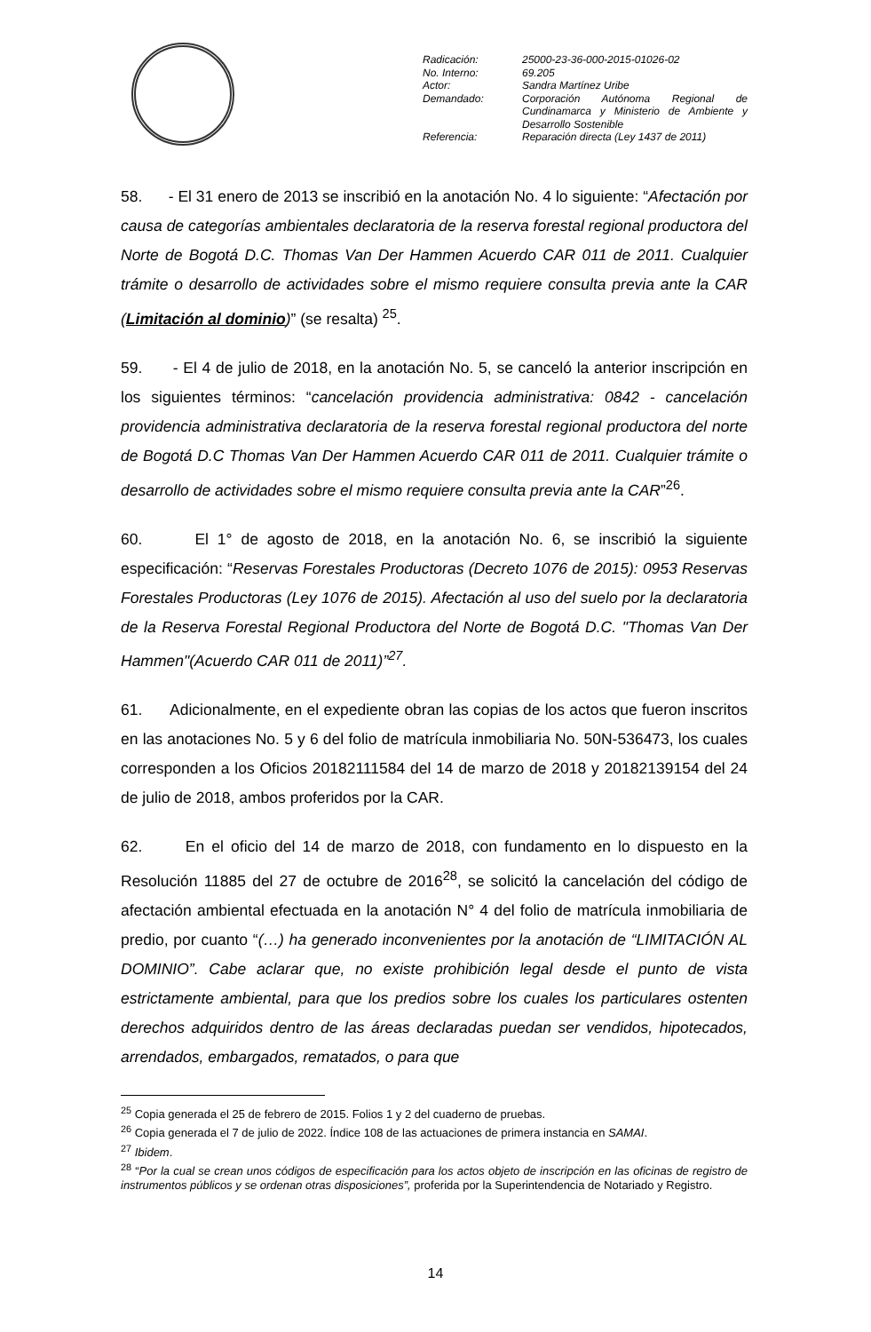| Radicación: | 25000-23-36-000-2015-01026-02 |
| No. Interno: | 69.205 |
| Actor: | Sandra Martínez Uribe |
| Demandado: | Corporación Autónoma Regional de Cundinamarca y Ministerio de Ambiente y Desarrollo Sostenible |
| Referencia: | Reparación directa (Ley 1437 de 2011) |
58. - El 31 enero de 2013 se inscribió en la anotación No. 4 lo siguiente: “Afectación por causa de categorías ambientales declaratoria de la reserva forestal regional productora del Norte de Bogotá D.C. Thomas Van Der Hammen Acuerdo CAR 011 de 2011. Cualquier trámite o desarrollo de actividades sobre el mismo requiere consulta previa ante la CAR (Limitación al dominio)” (se resalta) <sup>25</sup>.
59. - El 4 de julio de 2018, en la anotación No. 5, se canceló la anterior inscripción en los siguientes términos: “cancelación providencia administrativa: 0842 - cancelación providencia administrativa declaratoria de la reserva forestal regional productora del norte de Bogotá D.C Thomas Van Der Hammen Acuerdo CAR 011 de 2011. Cualquier trámite o desarrollo de actividades sobre el mismo requiere consulta previa ante la CAR”<sup>26</sup>.
60. El 1° de agosto de 2018, en la anotación No. 6, se inscribió la siguiente especificación: “Reservas Forestales Productoras (Decreto 1076 de 2015): 0953 Reservas Forestales Productoras (Ley 1076 de 2015). Afectación al uso del suelo por la declaratoria de la Reserva Forestal Regional Productora del Norte de Bogotá D.C. "Thomas Van Der Hammen"(Acuerdo CAR 011 de 2011)”<sup>27</sup>.
61. Adicionalmente, en el expediente obran las copias de los actos que fueron inscritos en las anotaciones No. 5 y 6 del folio de matrícula inmobiliaria No. 50N-536473, los cuales corresponden a los Oficios 20182111584 del 14 de marzo de 2018 y 20182139154 del 24 de julio de 2018, ambos proferidos por la CAR.
62. En el oficio del 14 de marzo de 2018, con fundamento en lo dispuesto en la Resolución 11885 del 27 de octubre de 2016<sup>28</sup>, se solicitó la cancelación del código de afectación ambiental efectuada en la anotación N° 4 del folio de matrícula inmobiliaria de predio, por cuanto “(…) ha generado inconvenientes por la anotación de “LIMITACIÓN AL DOMINIO”. Cabe aclarar que, no existe prohibición legal desde el punto de vista estrictamente ambiental, para que los predios sobre los cuales los particulares ostenten derechos adquiridos dentro de las áreas declaradas puedan ser vendidos, hipotecados, arrendados, embargados, rematados, o para que
<sup>25</sup> Copia generada el 25 de febrero de 2015. Folios 1 y 2 del cuaderno de pruebas.
<sup>26</sup> Copia generada el 7 de julio de 2022. Índice 108 de las actuaciones de primera instancia en SAMAI.
<sup>27</sup> Ibidem.
<sup>28</sup> “Por la cual se crean unos códigos de especificación para los actos objeto de inscripción en las oficinas de registro de instrumentos públicos y se ordenan otras disposiciones”, proferida por la Superintendencia de Notariado y Registro.
14